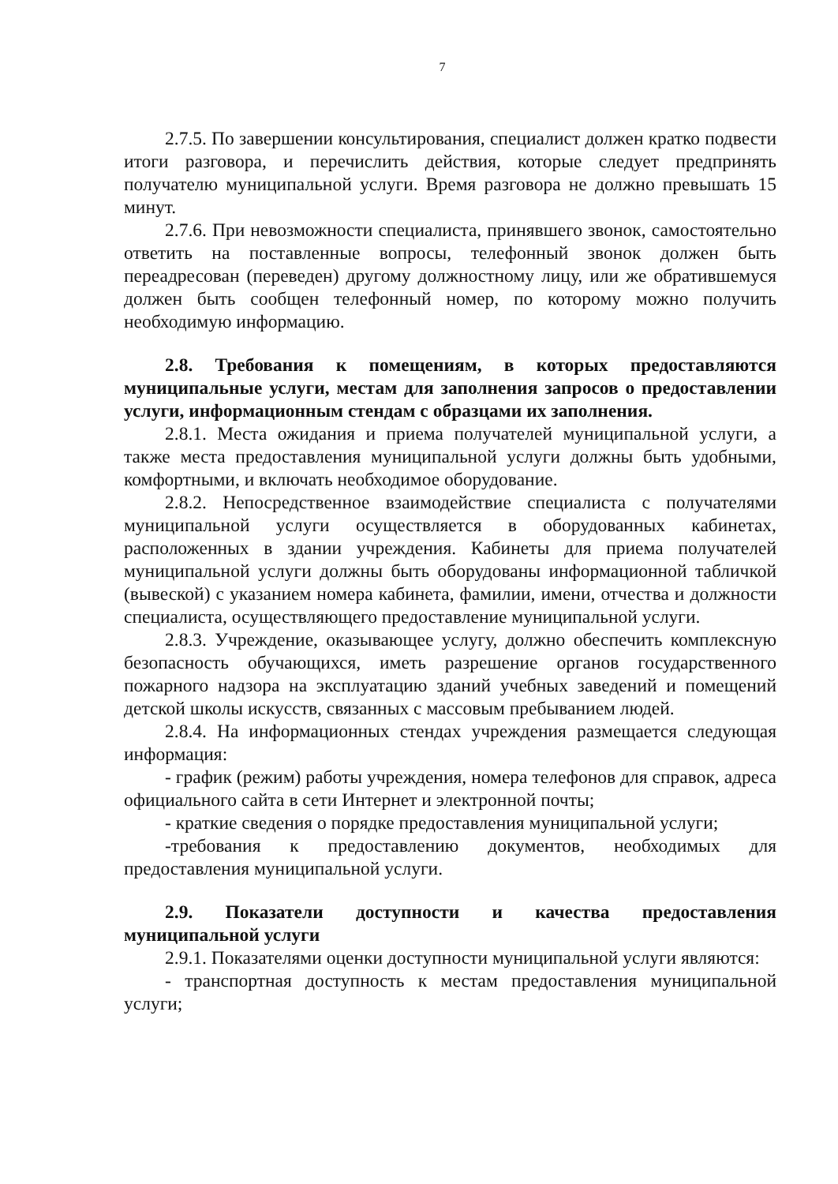7
2.7.5. По завершении консультирования, специалист должен кратко подвести итоги разговора, и перечислить действия, которые следует предпринять получателю муниципальной услуги. Время разговора не должно превышать 15 минут.
2.7.6. При невозможности специалиста, принявшего звонок, самостоятельно ответить на поставленные вопросы, телефонный звонок должен быть переадресован (переведен) другому должностному лицу, или же обратившемуся должен быть сообщен телефонный номер, по которому можно получить необходимую информацию.
2.8. Требования к помещениям, в которых предоставляются муниципальные услуги, местам для заполнения запросов о предоставлении услуги, информационным стендам с образцами их заполнения.
2.8.1. Места ожидания и приема получателей муниципальной услуги, а также места предоставления муниципальной услуги должны быть удобными, комфортными, и включать необходимое оборудование.
2.8.2. Непосредственное взаимодействие специалиста с получателями муниципальной услуги осуществляется в оборудованных кабинетах, расположенных в здании учреждения. Кабинеты для приема получателей муниципальной услуги должны быть оборудованы информационной табличкой (вывеской) с указанием номера кабинета, фамилии, имени, отчества и должности специалиста, осуществляющего предоставление муниципальной услуги.
2.8.3. Учреждение, оказывающее услугу, должно обеспечить комплексную безопасность обучающихся, иметь разрешение органов государственного пожарного надзора на эксплуатацию зданий учебных заведений и помещений детской школы искусств, связанных с массовым пребыванием людей.
2.8.4. На информационных стендах учреждения размещается следующая информация:
- график (режим) работы учреждения, номера телефонов для справок, адреса официального сайта в сети Интернет и электронной почты;
- краткие сведения о порядке предоставления муниципальной услуги;
-требования к предоставлению документов, необходимых для предоставления муниципальной услуги.
2.9. Показатели доступности и качества предоставления муниципальной услуги
2.9.1. Показателями оценки доступности муниципальной услуги являются:
- транспортная доступность к местам предоставления муниципальной услуги;